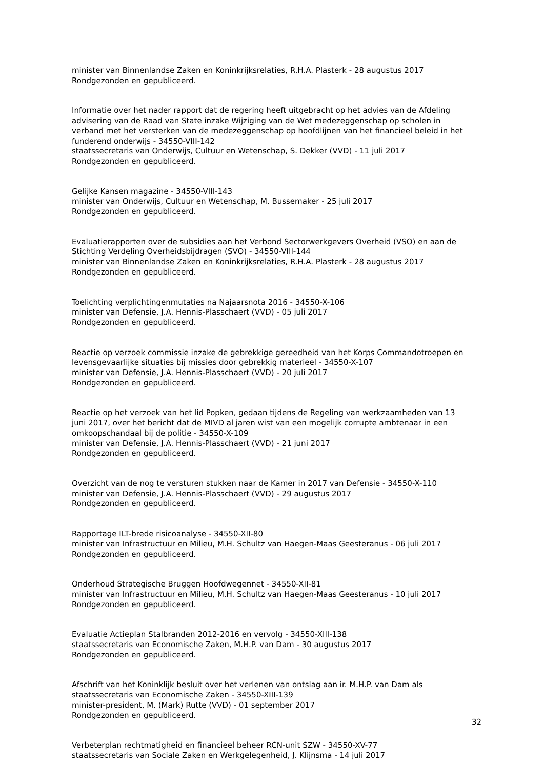minister van Binnenlandse Zaken en Koninkrijksrelaties, R.H.A. Plasterk - 28 augustus 2017
Rondgezonden en gepubliceerd.
Informatie over het nader rapport dat de regering heeft uitgebracht op het advies van de Afdeling advisering van de Raad van State inzake Wijziging van de Wet medezeggenschap op scholen in verband met het versterken van de medezeggenschap op hoofdlijnen van het financieel beleid in het funderend onderwijs - 34550-VIII-142
staatssecretaris van Onderwijs, Cultuur en Wetenschap, S. Dekker (VVD) - 11 juli 2017
Rondgezonden en gepubliceerd.
Gelijke Kansen magazine - 34550-VIII-143
minister van Onderwijs, Cultuur en Wetenschap, M. Bussemaker - 25 juli 2017
Rondgezonden en gepubliceerd.
Evaluatierapporten over de subsidies aan het Verbond Sectorwerkgevers Overheid (VSO) en aan de Stichting Verdeling Overheidsbijdragen (SVO) - 34550-VIII-144
minister van Binnenlandse Zaken en Koninkrijksrelaties, R.H.A. Plasterk - 28 augustus 2017
Rondgezonden en gepubliceerd.
Toelichting verplichtingenmutaties na Najaarsnota 2016 - 34550-X-106
minister van Defensie, J.A. Hennis-Plasschaert (VVD) - 05 juli 2017
Rondgezonden en gepubliceerd.
Reactie op verzoek commissie inzake de gebrekkige gereedheid van het Korps Commandotroepen en levensgevaarlijke situaties bij missies door gebrekkig materieel - 34550-X-107
minister van Defensie, J.A. Hennis-Plasschaert (VVD) - 20 juli 2017
Rondgezonden en gepubliceerd.
Reactie op het verzoek van het lid Popken, gedaan tijdens de Regeling van werkzaamheden van 13 juni 2017, over het bericht dat de MIVD al jaren wist van een mogelijk corrupte ambtenaar in een omkoopschandaal bij de politie - 34550-X-109
minister van Defensie, J.A. Hennis-Plasschaert (VVD) - 21 juni 2017
Rondgezonden en gepubliceerd.
Overzicht van de nog te versturen stukken naar de Kamer in 2017 van Defensie - 34550-X-110
minister van Defensie, J.A. Hennis-Plasschaert (VVD) - 29 augustus 2017
Rondgezonden en gepubliceerd.
Rapportage ILT-brede risicoanalyse - 34550-XII-80
minister van Infrastructuur en Milieu, M.H. Schultz van Haegen-Maas Geesteranus - 06 juli 2017
Rondgezonden en gepubliceerd.
Onderhoud Strategische Bruggen Hoofdwegennet - 34550-XII-81
minister van Infrastructuur en Milieu, M.H. Schultz van Haegen-Maas Geesteranus - 10 juli 2017
Rondgezonden en gepubliceerd.
Evaluatie Actieplan Stalbranden 2012-2016 en vervolg - 34550-XIII-138
staatssecretaris van Economische Zaken, M.H.P. van Dam - 30 augustus 2017
Rondgezonden en gepubliceerd.
Afschrift van het Koninklijk besluit over het verlenen van ontslag aan ir. M.H.P. van Dam als staatssecretaris van Economische Zaken - 34550-XIII-139
minister-president, M. (Mark) Rutte (VVD) - 01 september 2017
Rondgezonden en gepubliceerd.
Verbeterplan rechtmatigheid en financieel beheer RCN-unit SZW - 34550-XV-77
staatssecretaris van Sociale Zaken en Werkgelegenheid, J. Klijnsma - 14 juli 2017
32